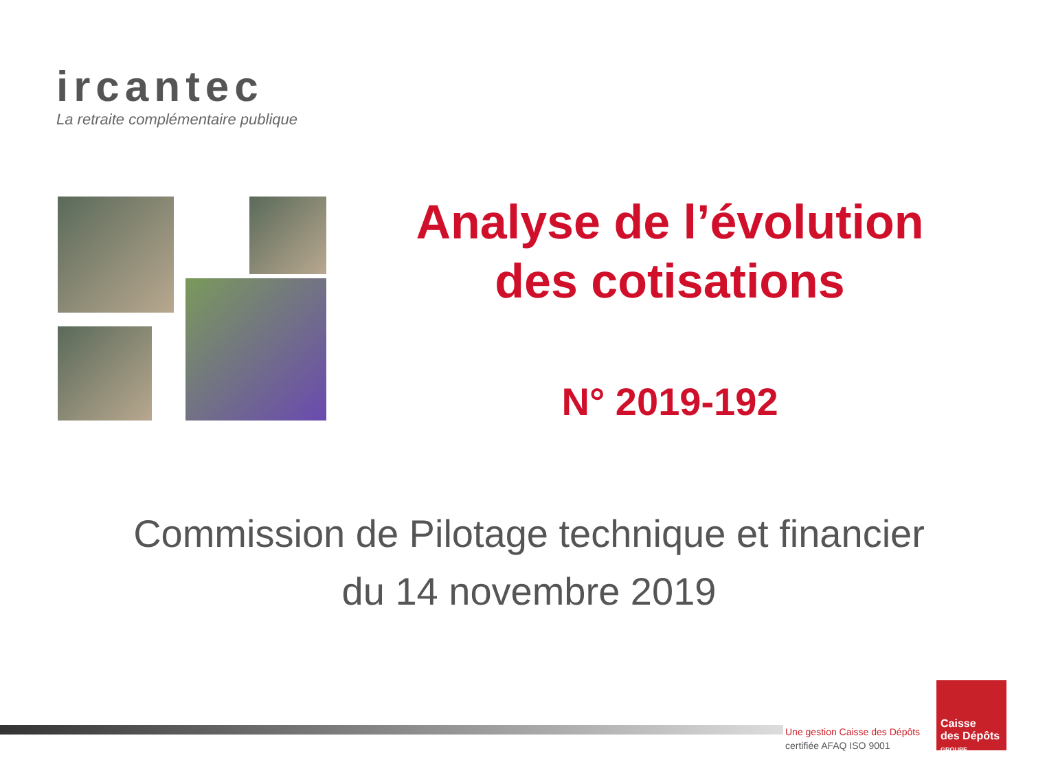ircantec
La retraite complémentaire publique
Analyse de l’évolution
des cotisations
N° 2019-192
Commission de Pilotage technique et financier
du 14 novembre 2019
Une gestion Caisse des Dépôts
certifiée AFAQ ISO 9001
Caisse
des Dépôts
GROUPE